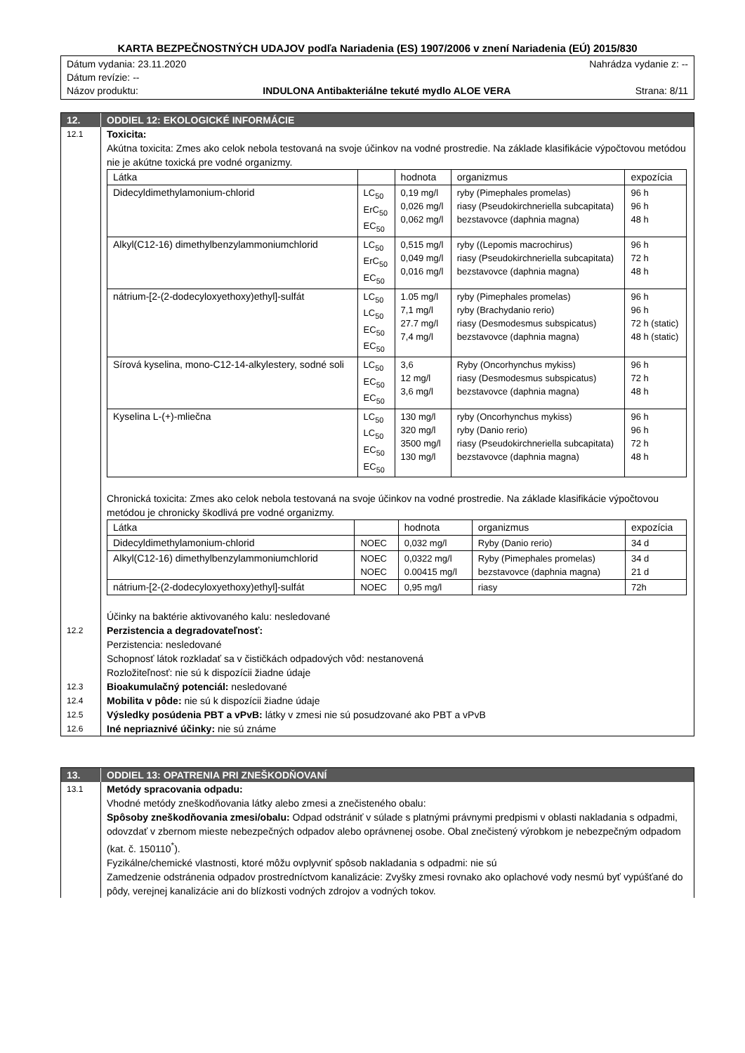KARTA BEZPEČNOSTNÝCH UDAJOV podľa Nariadenia (ES) 1907/2006 v znení Nariadenia (EÚ) 2015/830
Dátum vydania: 23.11.2020 Nahrádza vydanie z: --
Dátum revízie: --
Názov produktu: INDULONA Antibakteriálne tekuté mydlo ALOE VERA Strana: 8/11
12. ODDIEL 12: EKOLOGICKÉ INFORMÁCIE
12.1
Toxicita:
Akútna toxicita: Zmes ako celok nebola testovaná na svoje účinkov na vodné prostredie. Na základe klasifikácie výpočtovou metódou nie je akútne toxická pre vodné organizmy.
| Látka | | hodnota | organizmus | expozícia |
| --- | --- | --- | --- | --- |
| Didecyldimethylamonium-chlorid | LC<sub>50</sub> ErC<sub>50</sub> EC<sub>50</sub> | 0,19 mg/l 0,026 mg/l 0,062 mg/l | ryby (Pimephales promelas) riasy (Pseudokirchneriella subcapitata) bezstavovce (daphnia magna) | 96 h 96 h 48 h |
| Alkyl(C12-16) dimethylbenzylammoniumchlorid | LC<sub>50</sub> ErC<sub>50</sub> EC<sub>50</sub> | 0,515 mg/l 0,049 mg/l 0,016 mg/l | ryby ((Lepomis macrochirus) riasy (Pseudokirchneriella subcapitata) bezstavovce (daphnia magna) | 96 h 72 h 48 h |
| nátrium-[2-(2-dodecyloxyethoxy)ethyl]-sulfát | LC<sub>50</sub> LC<sub>50</sub> EC<sub>50</sub> EC<sub>50</sub> | 1.05 mg/l 7,1 mg/l 27.7 mg/l 7,4 mg/l | ryby (Pimephales promelas) ryby (Brachydanio rerio) riasy (Desmodesmus subspicatus) bezstavovce (daphnia magna) | 96 h 96 h 72 h (static) 48 h (static) |
| Sírová kyselina, mono-C12-14-alkylestery, sodné soli | LC<sub>50</sub> EC<sub>50</sub> EC<sub>50</sub> | 3,6 12 mg/l 3,6 mg/l | Ryby (Oncorhynchus mykiss) riasy (Desmodesmus subspicatus) bezstavovce (daphnia magna) | 96 h 72 h 48 h |
| Kyselina L-(+)-mliečna | LC<sub>50</sub> LC<sub>50</sub> EC<sub>50</sub> EC<sub>50</sub> | 130 mg/l 320 mg/l 3500 mg/l 130 mg/l | ryby (Oncorhynchus mykiss) ryby (Danio rerio) riasy (Pseudokirchneriella subcapitata) bezstavovce (daphnia magna) | 96 h 96 h 72 h 48 h |
Chronická toxicita: Zmes ako celok nebola testovaná na svoje účinkov na vodné prostredie. Na základe klasifikácie výpočtovou metódou je chronicky škodlivá pre vodné organizmy.
| Látka | | hodnota | organizmus | expozícia |
| --- | --- | --- | --- | --- |
| Didecyldimethylamonium-chlorid | NOEC | 0,032 mg/l | Ryby (Danio rerio) | 34 d |
| Alkyl(C12-16) dimethylbenzylammoniumchlorid | NOEC NOEC | 0,0322 mg/l 0.00415 mg/l | Ryby (Pimephales promelas) bezstavovce (daphnia magna) | 34 d 21 d |
| nátrium-[2-(2-dodecyloxyethoxy)ethyl]-sulfát | NOEC | 0,95 mg/l | riasy | 72h |
Účinky na baktérie aktivovaného kalu: nesledované
12.2
Perzistencia a degradovateľnosť:
Perzistencia: nesledované
Schopnosť látok rozkladať sa v čističkách odpadových vôd: nestanovená
Rozložiteľnosť: nie sú k dispozícii žiadne údaje
12.3
Bioakumulačný potenciál: nesledované
12.4
Mobilita v pôde: nie sú k dispozícii žiadne údaje
12.5
Výsledky posúdenia PBT a vPvB: látky v zmesi nie sú posudzované ako PBT a vPvB
12.6
Iné nepriaznivé účinky: nie sú známe
13. ODDIEL 13: OPATRENIA PRI ZNEŠKODŇOVANÍ
13.1
Metódy spracovania odpadu:
Vhodné metódy zneškodňovania látky alebo zmesi a znečisteného obalu:
Spôsoby zneškodňovania zmesi/obalu: Odpad odstrániť v súlade s platnými právnymi predpismi v oblasti nakladania s odpadmi, odovzdať v zbernom mieste nebezpečných odpadov alebo oprávnenej osobe. Obal znečistený výrobkom je nebezpečným odpadom (kat. č. 150110<sup>*</sup>).
Fyzikálne/chemické vlastnosti, ktoré môžu ovplyvniť spôsob nakladania s odpadmi: nie sú
Zamedzenie odstránenia odpadov prostredníctvom kanalizácie: Zvyšky zmesi rovnako ako oplachové vody nesmú byť vypúšťané do pôdy, verejnej kanalizácie ani do blízkosti vodných zdrojov a vodných tokov.